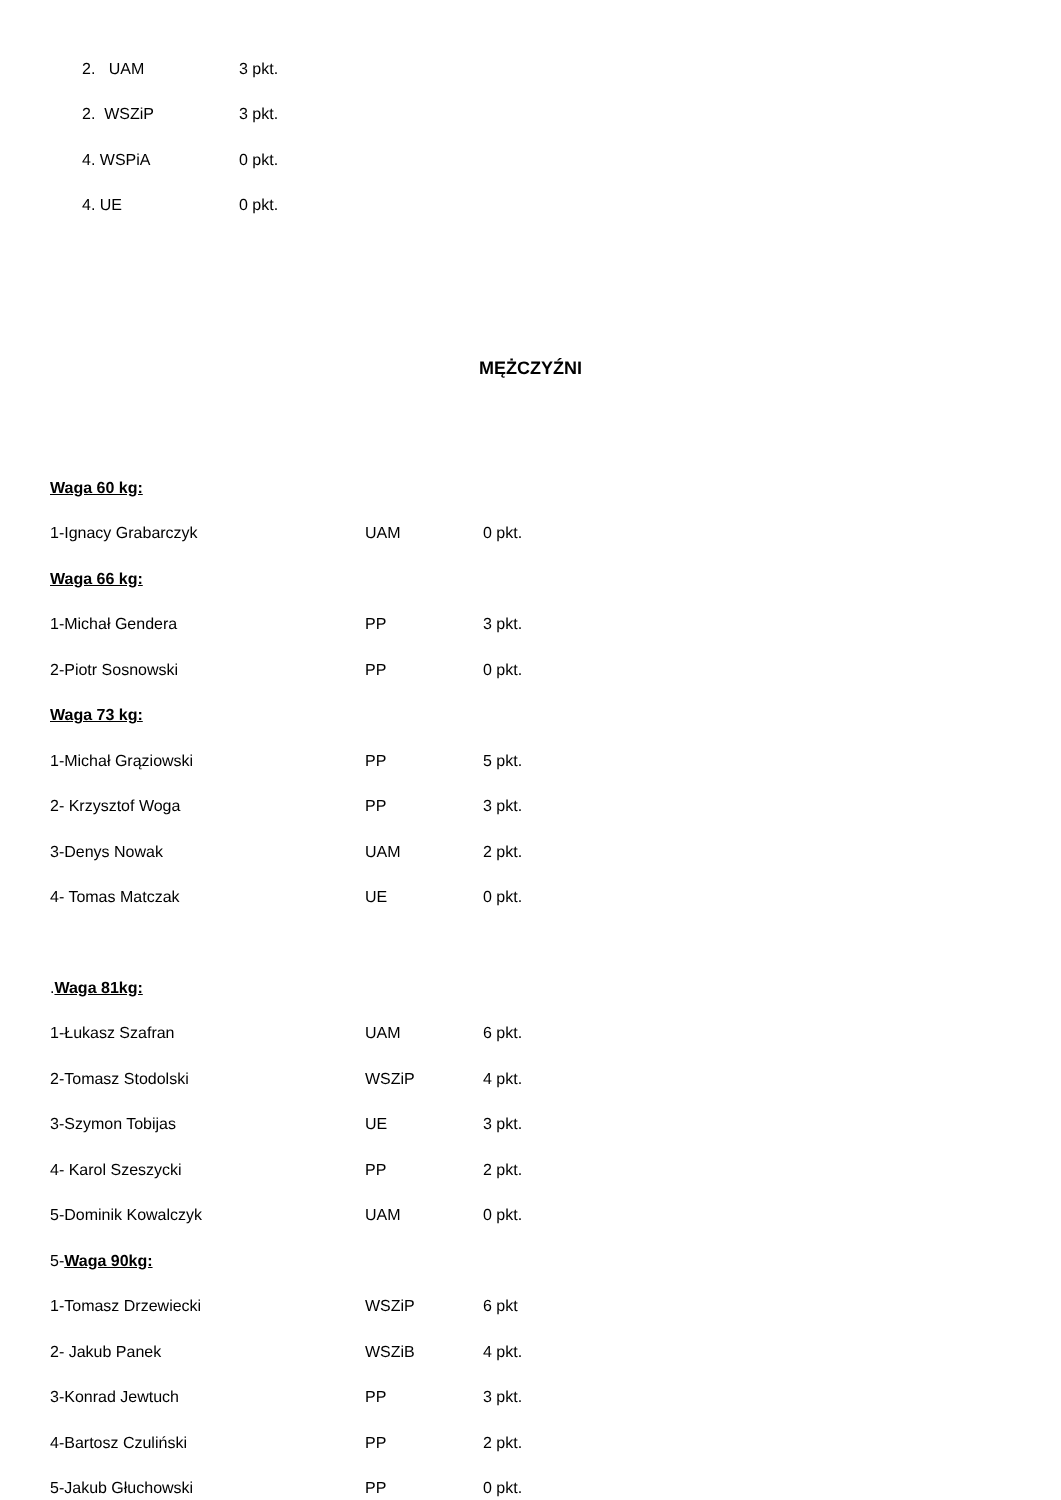2. UAM 3 pkt.
2. WSZiP 3 pkt.
4. WSPiA 0 pkt.
4. UE 0 pkt.
MĘŻCZYŹNI
Waga 60 kg:
1-Ignacy Grabarczyk UAM 0 pkt.
Waga 66 kg:
1-Michał Gendera PP 3 pkt.
2-Piotr Sosnowski PP 0 pkt.
Waga 73 kg:
1-Michał Grąziowski PP 5 pkt.
2- Krzysztof Woga PP 3 pkt.
3-Denys Nowak UAM 2 pkt.
4- Tomas Matczak UE 0 pkt.
.Waga 81kg:
1-Łukasz Szafran UAM 6 pkt.
2-Tomasz Stodolski WSZiP 4 pkt.
3-Szymon Tobijas UE 3 pkt.
4- Karol Szeszycki PP 2 pkt.
5-Dominik Kowalczyk UAM 0 pkt.
5-Waga 90kg:
1-Tomasz Drzewiecki WSZiP 6 pkt
2- Jakub Panek WSZiB 4 pkt.
3-Konrad Jewtuch PP 3 pkt.
4-Bartosz Czuliński PP 2 pkt.
5-Jakub Głuchowski PP 0 pkt.